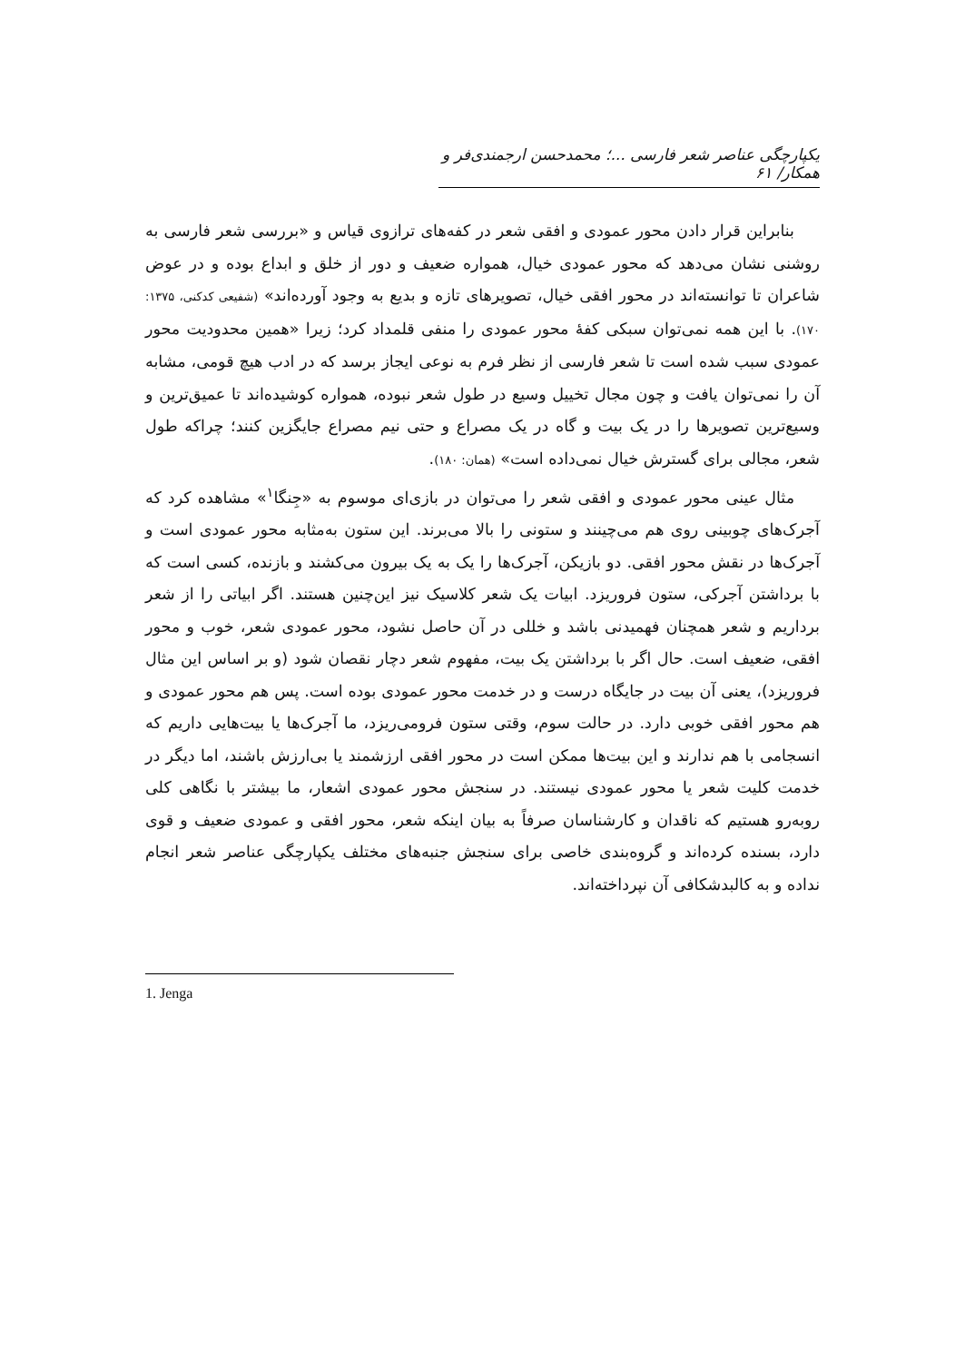یکپارچگی عناصر شعر فارسی ...؛ محمدحسن ارجمندی‌فر و همکار/ ۶۱
بنابراین قرار دادن محور عمودی و افقی شعر در کفه‌های ترازوی قیاس و «بررسی شعر فارسی به روشنی نشان می‌دهد که محور عمودی خیال، همواره ضعیف و دور از خلق و ابداع بوده و در عوض شاعران تا توانسته‌اند در محور افقی خیال، تصویرهای تازه و بدیع به وجود آورده‌اند» (شفیعی کدکنی، ۱۳۷۵: ۱۷۰). با این همه نمی‌توان سبکی کفهٔ محور عمودی را منفی قلمداد کرد؛ زیرا «همین محدودیت محور عمودی سبب شده است تا شعر فارسی از نظر فرم به نوعی ایجاز برسد که در ادب هیچ قومی، مشابه آن را نمی‌توان یافت و چون مجال تخییل وسیع در طول شعر نبوده، همواره کوشیده‌اند تا عمیق‌ترین و وسیع‌ترین تصویرها را در یک بیت و گاه در یک مصراع و حتی نیم مصراع جایگزین کنند؛ چراکه طول شعر، مجالی برای گسترش خیال نمی‌داده است» (همان: ۱۸۰).
مثال عینی محور عمودی و افقی شعر را می‌توان در بازی‌ای موسوم به «جِنگا<sup>۱</sup>» مشاهده کرد که آجرک‌های چوبینی روی هم می‌چینند و ستونی را بالا می‌برند. این ستون به‌مثابه محور عمودی است و آجرک‌ها در نقش محور افقی. دو بازیکن، آجرک‌ها را یک به یک بیرون می‌کشند و بازنده، کسی است که با برداشتن آجرکی، ستون فروریزد. ابیات یک شعر کلاسیک نیز این‌چنین هستند. اگر ابیاتی را از شعر برداریم و شعر همچنان فهمیدنی باشد و خللی در آن حاصل نشود، محور عمودی شعر، خوب و محور افقی، ضعیف است. حال اگر با برداشتن یک بیت، مفهوم شعر دچار نقصان شود (و بر اساس این مثال فروریزد)، یعنی آن بیت در جایگاه درست و در خدمت محور عمودی بوده است. پس هم محور عمودی و هم محور افقی خوبی دارد. در حالت سوم، وقتی ستون فرومی‌ریزد، ما آجرک‌ها یا بیت‌هایی داریم که انسجامی با هم ندارند و این بیت‌ها ممکن است در محور افقی ارزشمند یا بی‌ارزش باشند، اما دیگر در خدمت کلیت شعر یا محور عمودی نیستند. در سنجش محور عمودی اشعار، ما بیشتر با نگاهی کلی روبه‌رو هستیم که ناقدان و کارشناسان صرفاً به بیان اینکه شعر، محور افقی و عمودی ضعیف و قوی دارد، بسنده کرده‌اند و گروه‌بندی خاصی برای سنجش جنبه‌های مختلف یکپارچگی عناصر شعر انجام نداده و به کالبدشکافی آن نپرداخته‌اند.
1. Jenga